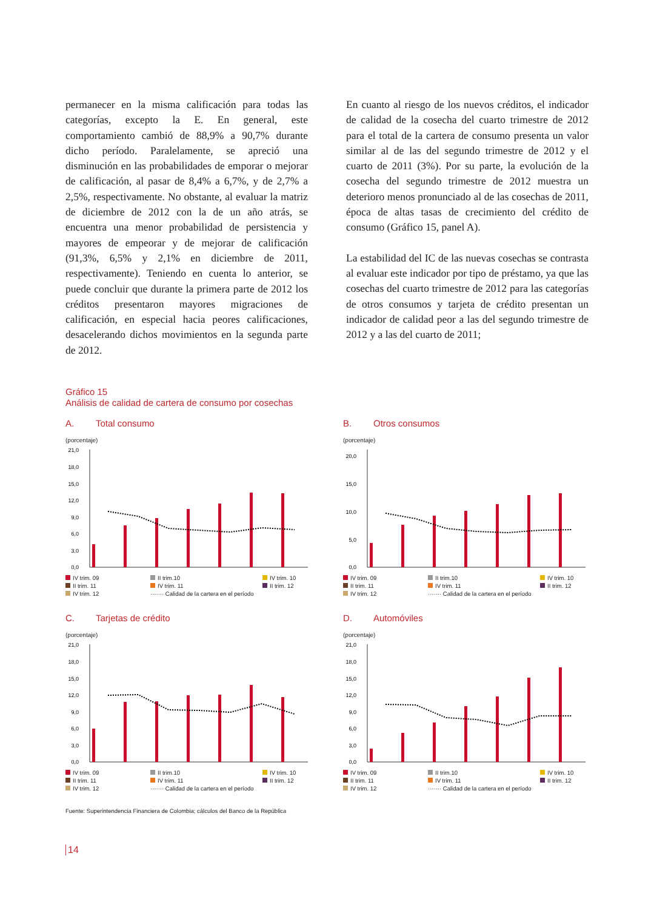permanecer en la misma calificación para todas las categorías, excepto la E. En general, este comportamiento cambió de 88,9% a 90,7% durante dicho período. Paralelamente, se apreció una disminución en las probabilidades de emporar o mejorar de calificación, al pasar de 8,4% a 6,7%, y de 2,7% a 2,5%, respectivamente. No obstante, al evaluar la matriz de diciembre de 2012 con la de un año atrás, se encuentra una menor probabilidad de persistencia y mayores de empeorar y de mejorar de calificación (91,3%, 6,5% y 2,1% en diciembre de 2011, respectivamente). Teniendo en cuenta lo anterior, se puede concluir que durante la primera parte de 2012 los créditos presentaron mayores migraciones de calificación, en especial hacia peores calificaciones, desacelerando dichos movimientos en la segunda parte de 2012.
En cuanto al riesgo de los nuevos créditos, el indicador de calidad de la cosecha del cuarto trimestre de 2012 para el total de la cartera de consumo presenta un valor similar al de las del segundo trimestre de 2012 y el cuarto de 2011 (3%). Por su parte, la evolución de la cosecha del segundo trimestre de 2012 muestra un deterioro menos pronunciado al de las cosechas de 2011, época de altas tasas de crecimiento del crédito de consumo (Gráfico 15, panel A).
La estabilidad del IC de las nuevas cosechas se contrasta al evaluar este indicador por tipo de préstamo, ya que las cosechas del cuarto trimestre de 2012 para las categorías de otros consumos y tarjeta de crédito presentan un indicador de calidad peor a las del segundo trimestre de 2012 y a las del cuarto de 2011;
Gráfico 15
Análisis de calidad de cartera de consumo por cosechas
A. Total consumo
(porcentaje)
21,0
18,0
15,0
12,0
9,0
6,0
3,0
0,0
IV trim. 09 II trim.10 IV trim. 10 II trim. 11 IV trim. 11 II trim. 12 IV trim. 12 ······· Calidad de la cartera en el período
B. Otros consumos
(porcentaje)
20,0
15,0
10,0
5,0
0,0
IV trim. 09 II trim.10 IV trim. 10 II trim. 11 IV trim. 11 II trim. 12 IV trim. 12 ······· Calidad de la cartera en el período
C. Tarjetas de crédito
(porcentaje)
21,0
18,0
15,0
12,0
9,0
6,0
3,0
0,0
IV trim. 09 II trim.10 IV trim. 10 II trim. 11 IV trim. 11 II trim. 12 IV trim. 12 ······· Calidad de la cartera en el período
D. Automóviles
(porcentaje)
21,0
18,0
15,0
12,0
9,0
6,0
3,0
0,0
IV trim. 09 II trim.10 IV trim. 10 II trim. 11 IV trim. 11 II trim. 12 IV trim. 12 ······· Calidad de la cartera en el período
Fuente: Superintendencia Financiera de Colombia; cálculos del Banco de la República
14